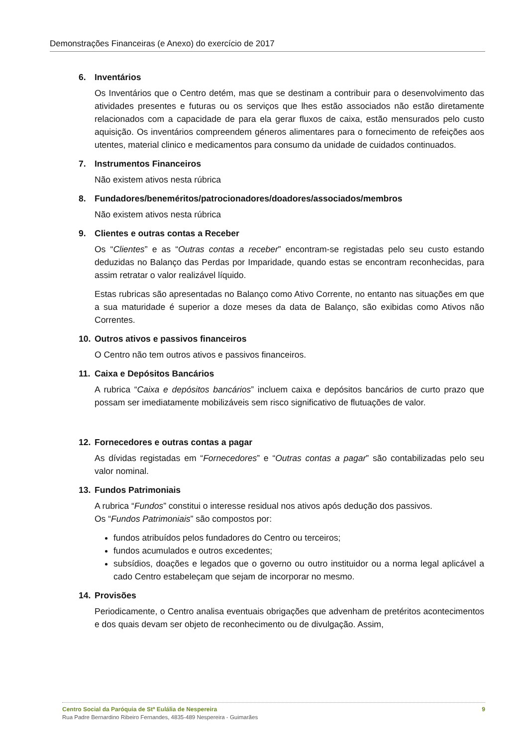Demonstrações Financeiras (e Anexo) do exercício de 2017
6. Inventários
Os Inventários que o Centro detém, mas que se destinam a contribuir para o desenvolvimento das atividades presentes e futuras ou os serviços que lhes estão associados não estão diretamente relacionados com a capacidade de para ela gerar fluxos de caixa, estão mensurados pelo custo aquisição. Os inventários compreendem géneros alimentares para o fornecimento de refeições aos utentes, material clinico e medicamentos para consumo da unidade de cuidados continuados.
7. Instrumentos Financeiros
Não existem ativos nesta rúbrica
8. Fundadores/beneméritos/patrocionadores/doadores/associados/membros
Não existem ativos nesta rúbrica
9. Clientes e outras contas a Receber
Os “Clientes” e as “Outras contas a receber” encontram-se registadas pelo seu custo estando deduzidas no Balanço das Perdas por Imparidade, quando estas se encontram reconhecidas, para assim retratar o valor realizável líquido.
Estas rubricas são apresentadas no Balanço como Ativo Corrente, no entanto nas situações em que a sua maturidade é superior a doze meses da data de Balanço, são exibidas como Ativos não Correntes.
10. Outros ativos e passivos financeiros
O Centro não tem outros ativos e passivos financeiros.
11. Caixa e Depósitos Bancários
A rubrica “Caixa e depósitos bancários” incluem caixa e depósitos bancários de curto prazo que possam ser imediatamente mobilizáveis sem risco significativo de flutuações de valor.
12. Fornecedores e outras contas a pagar
As dívidas registadas em “Fornecedores” e “Outras contas a pagar” são contabilizadas pelo seu valor nominal.
13. Fundos Patrimoniais
A rubrica “Fundos” constitui o interesse residual nos ativos após dedução dos passivos.
Os “Fundos Patrimoniais” são compostos por:
fundos atribuídos pelos fundadores do Centro ou terceiros;
fundos acumulados e outros excedentes;
subsídios, doações e legados que o governo ou outro instituidor ou a norma legal aplicável a cado Centro estabeleçam que sejam de incorporar no mesmo.
14. Provisões
Periodicamente, o Centro analisa eventuais obrigações que advenham de pretéritos acontecimentos e dos quais devam ser objeto de reconhecimento ou de divulgação. Assim,
Centro Social da Paróquia de Stª Eulália de Nespereira 9
Rua Padre Bernardino Ribeiro Fernandes, 4835-489 Nespereira - Guimarães